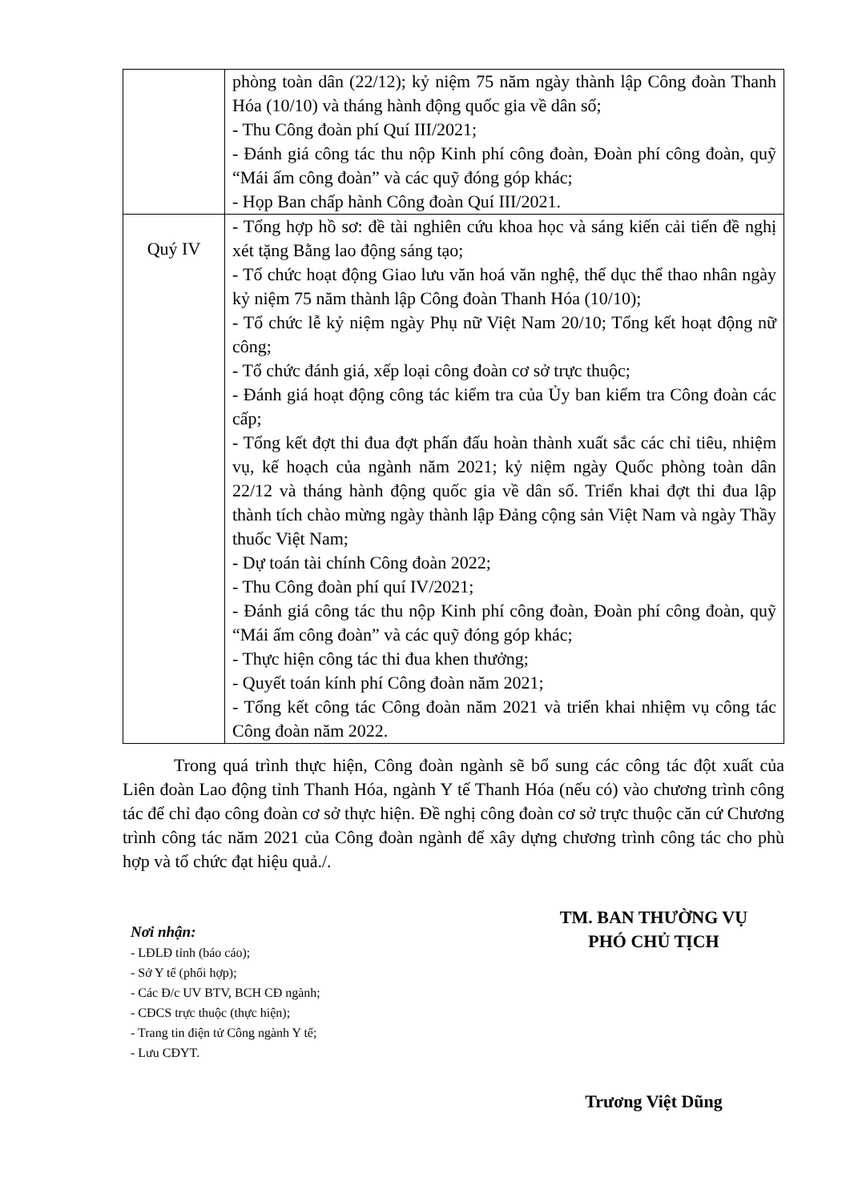| | phòng toàn dân (22/12); kỷ niệm 75 năm ngày thành lập Công đoàn Thanh Hóa (10/10) và tháng hành động quốc gia về dân số; - Thu Công đoàn phí Quí III/2021; - Đánh giá công tác thu nộp Kinh phí công đoàn, Đoàn phí công đoàn, quỹ “Mái ấm công đoàn” và các quỹ đóng góp khác; - Họp Ban chấp hành Công đoàn Quí III/2021. |
| Quý IV | - Tổng hợp hồ sơ: đề tài nghiên cứu khoa học và sáng kiến cải tiến đề nghị xét tặng Bằng lao động sáng tạo; - Tổ chức hoạt động Giao lưu văn hoá văn nghệ, thể dục thể thao nhân ngày kỷ niệm 75 năm thành lập Công đoàn Thanh Hóa (10/10); - Tổ chức lễ kỷ niệm ngày Phụ nữ Việt Nam 20/10; Tổng kết hoạt động nữ công; - Tổ chức đánh giá, xếp loại công đoàn cơ sở trực thuộc; - Đánh giá hoạt động công tác kiểm tra của Ủy ban kiểm tra Công đoàn các cấp; - Tổng kết đợt thi đua đợt phấn đấu hoàn thành xuất sắc các chỉ tiêu, nhiệm vụ, kế hoạch của ngành năm 2021; kỷ niệm ngày Quốc phòng toàn dân 22/12 và tháng hành động quốc gia về dân số. Triển khai đợt thi đua lập thành tích chào mừng ngày thành lập Đảng cộng sản Việt Nam và ngày Thầy thuốc Việt Nam; - Dự toán tài chính Công đoàn 2022; - Thu Công đoàn phí quí IV/2021; - Đánh giá công tác thu nộp Kinh phí công đoàn, Đoàn phí công đoàn, quỹ “Mái ấm công đoàn” và các quỹ đóng góp khác; - Thực hiện công tác thi đua khen thưởng; - Quyết toán kính phí Công đoàn năm 2021; - Tổng kết công tác Công đoàn năm 2021 và triển khai nhiệm vụ công tác Công đoàn năm 2022. |
Trong quá trình thực hiện, Công đoàn ngành sẽ bổ sung các công tác đột xuất của Liên đoàn Lao động tỉnh Thanh Hóa, ngành Y tế Thanh Hóa (nếu có) vào chương trình công tác để chỉ đạo công đoàn cơ sở thực hiện. Đề nghị công đoàn cơ sở trực thuộc căn cứ Chương trình công tác năm 2021 của Công đoàn ngành để xây dựng chương trình công tác cho phù hợp và tổ chức đạt hiệu quả./.
Nơi nhận:
- LĐLĐ tỉnh (báo cáo);
- Sở Y tế (phối hợp);
- Các Đ/c UV BTV, BCH CĐ ngành;
- CĐCS trực thuộc (thực hiện);
- Trang tin điện tử Công ngành Y tế;
- Lưu CĐYT.
TM. BAN THƯỜNG VỤ
PHÓ CHỦ TỊCH
Trương Việt Dũng